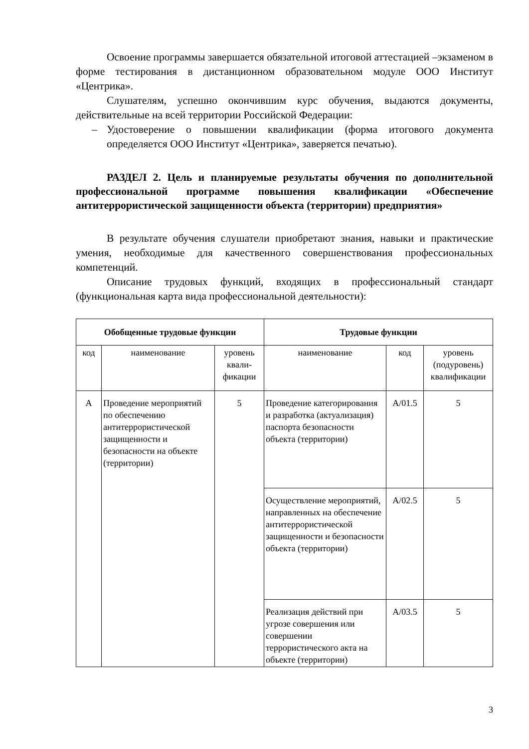Освоение программы завершается обязательной итоговой аттестацией –экзаменом в форме тестирования в дистанционном образовательном модуле ООО Институт «Центрика».
Слушателям, успешно окончившим курс обучения, выдаются документы, действительные на всей территории Российской Федерации:
– Удостоверение о повышении квалификации (форма итогового документа определяется ООО Институт «Центрика», заверяется печатью).
РАЗДЕЛ 2. Цель и планируемые результаты обучения по дополнительной профессиональной программе повышения квалификации «Обеспечение антитеррористической защищенности объекта (территории) предприятия»
В результате обучения слушатели приобретают знания, навыки и практические умения, необходимые для качественного совершенствования профессиональных компетенций.
Описание трудовых функций, входящих в профессиональный стандарт (функциональная карта вида профессиональной деятельности):
| Обобщенные трудовые функции | | | Трудовые функции | | |
| --- | --- | --- | --- | --- | --- |
| код | наименование | уровень квали-фикации | наименование | код | уровень (подуровень) квалификации |
| А | Проведение мероприятий по обеспечению антитеррористической защищенности и безопасности на объекте (территории) | 5 | Проведение категорирования и разработка (актуализация) паспорта безопасности объекта (территории) | А/01.5 | 5 |
| | | | Осуществление мероприятий, направленных на обеспечение антитеррористической защищенности и безопасности объекта (территории) | А/02.5 | 5 |
| | | | Реализация действий при угрозе совершения или совершении террористического акта на объекте (территории) | А/03.5 | 5 |
3